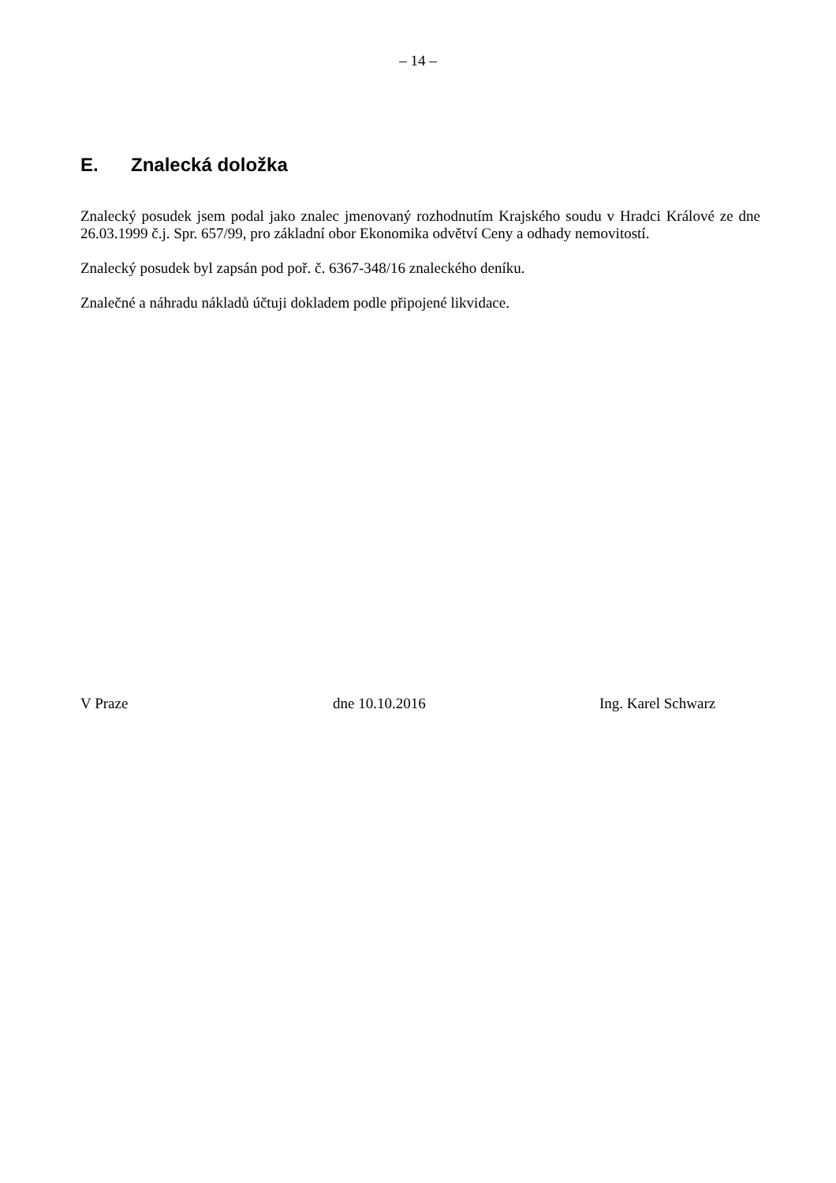– 14 –
E. Znalecká doložka
Znalecký posudek jsem podal jako znalec jmenovaný rozhodnutím Krajského soudu v Hradci Králové ze dne 26.03.1999 č.j. Spr. 657/99, pro základní obor Ekonomika odvětví Ceny a odhady nemovitostí.
Znalecký posudek byl zapsán pod poř. č. 6367-348/16 znaleckého deníku.
Znalečné a náhradu nákladů účtuji dokladem podle připojené likvidace.
V Praze dne 10.10.2016 Ing. Karel Schwarz